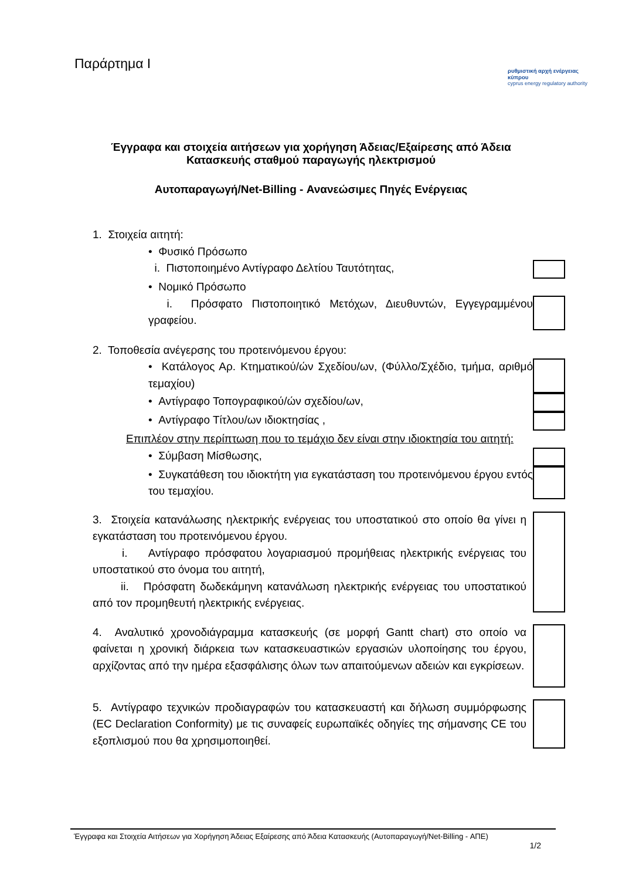Παράρτημα Ι
ρυθμιστική αρχή ενέργειας κύπρου
cyprus energy regulatory authority
Έγγραφα και στοιχεία αιτήσεων για χορήγηση Άδειας/Εξαίρεσης από Άδεια
Κατασκευής σταθμού παραγωγής ηλεκτρισμού
Αυτοπαραγωγή/Net-Billing - Ανανεώσιμες Πηγές Ενέργειας
1. Στοιχεία αιτητή:
• Φυσικό Πρόσωπο
i. Πιστοποιημένο Αντίγραφο Δελτίου Ταυτότητας,
• Νομικό Πρόσωπο
i. Πρόσφατο Πιστοποιητικό Μετόχων, Διευθυντών, Εγγεγραμμένου γραφείου.
2. Τοποθεσία ανέγερσης του προτεινόμενου έργου:
• Κατάλογος Αρ. Κτηματικού/ών Σχεδίου/ων, (Φύλλο/Σχέδιο, τμήμα, αριθμό τεμαχίου)
• Αντίγραφο Τοπογραφικού/ών σχεδίου/ων,
• Αντίγραφο Τίτλου/ων ιδιοκτησίας ,
Επιπλέον στην περίπτωση που το τεμάχιο δεν είναι στην ιδιοκτησία του αιτητή:
• Σύμβαση Μίσθωσης,
• Συγκατάθεση του ιδιοκτήτη για εγκατάσταση του προτεινόμενου έργου εντός του τεμαχίου.
3. Στοιχεία κατανάλωσης ηλεκτρικής ενέργειας του υποστατικού στο οποίο θα γίνει η εγκατάσταση του προτεινόμενου έργου.
i. Αντίγραφο πρόσφατου λογαριασμού προμήθειας ηλεκτρικής ενέργειας του υποστατικού στο όνομα του αιτητή,
ii. Πρόσφατη δωδεκάμηνη κατανάλωση ηλεκτρικής ενέργειας του υποστατικού από τον προμηθευτή ηλεκτρικής ενέργειας.
4. Αναλυτικό χρονοδιάγραμμα κατασκευής (σε μορφή Gantt chart) στο οποίο να φαίνεται η χρονική διάρκεια των κατασκευαστικών εργασιών υλοποίησης του έργου, αρχίζοντας από την ημέρα εξασφάλισης όλων των απαιτούμενων αδειών και εγκρίσεων.
5. Αντίγραφο τεχνικών προδιαγραφών του κατασκευαστή και δήλωση συμμόρφωσης (EC Declaration Conformity) με τις συναφείς ευρωπαϊκές οδηγίες της σήμανσης CE του εξοπλισμού που θα χρησιμοποιηθεί.
Έγγραφα και Στοιχεία Αιτήσεων για Χορήγηση Άδειας Εξαίρεσης από Άδεια Κατασκευής (Αυτοπαραγωγή/Net-Billing - ΑΠΕ)
1/2